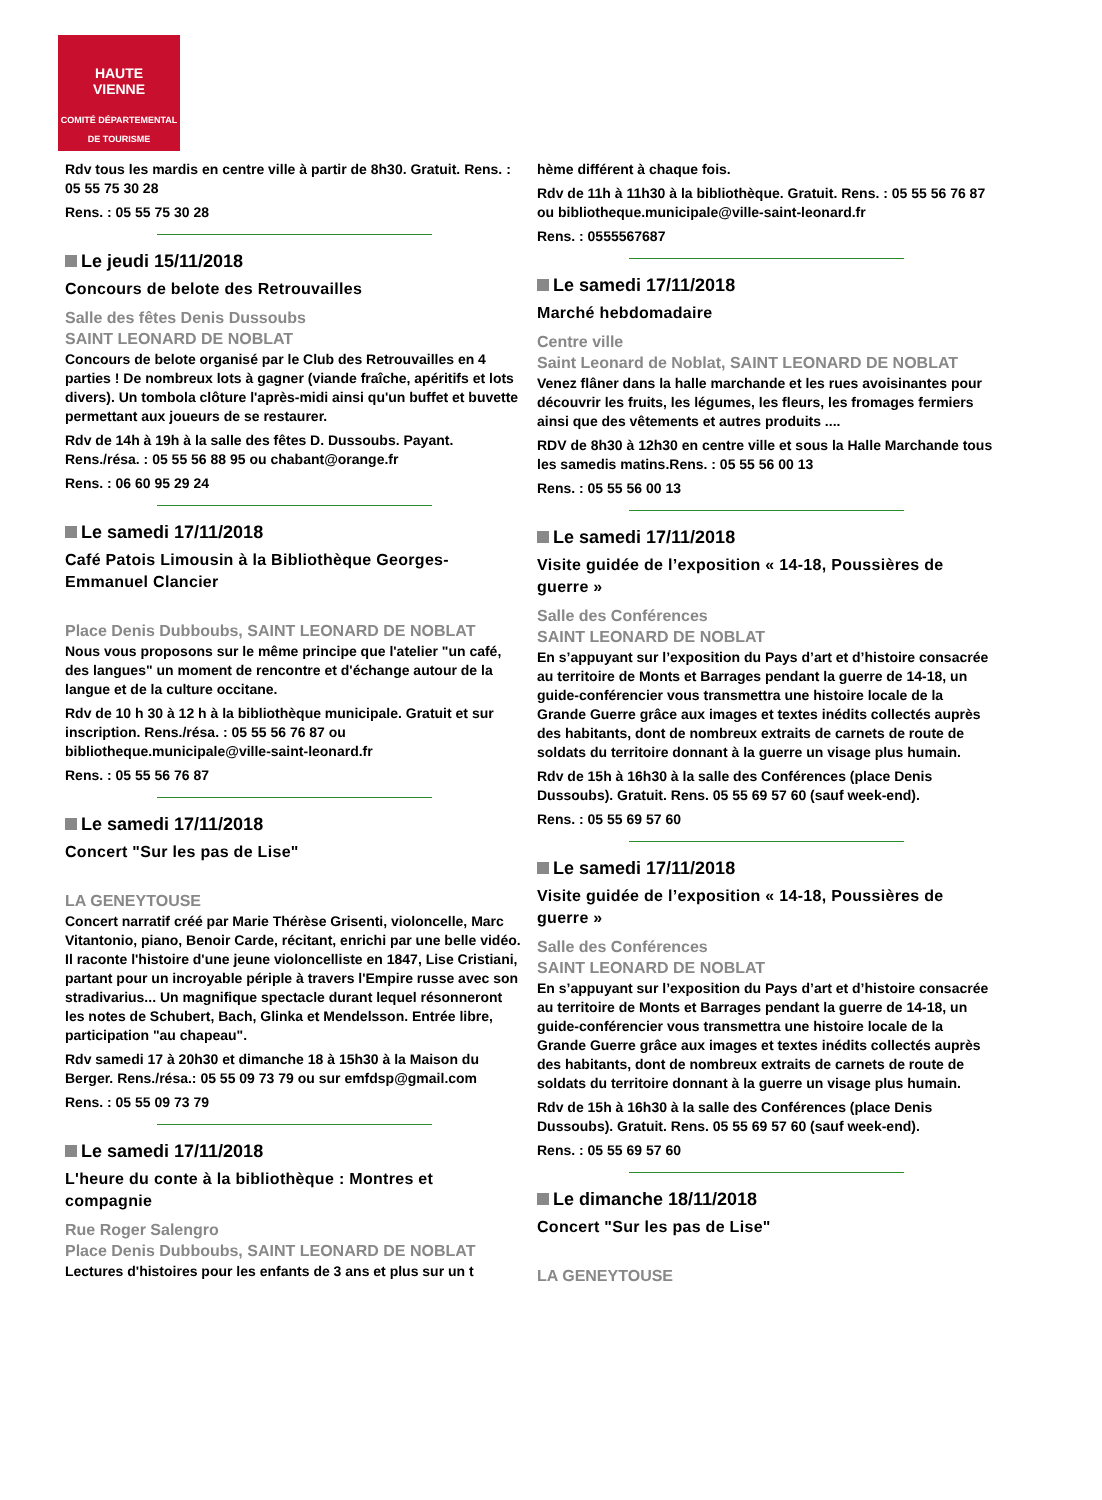HAUTE
VIENNE
COMITÉ DÉPARTEMENTAL
DE TOURISME
Rdv tous les mardis en centre ville à partir de 8h30. Gratuit. Rens. : 05 55 75 30 28
Rens. : 05 55 75 30 28
Le jeudi 15/11/2018
Concours de belote des Retrouvailles
Salle des fêtes Denis Dussoubs
SAINT LEONARD DE NOBLAT
Concours de belote organisé par le Club des Retrouvailles en 4 parties ! De nombreux lots à gagner (viande fraîche, apéritifs et lots divers). Un tombola clôture l'après-midi ainsi qu'un buffet et buvette permettant aux joueurs de se restaurer.
Rdv de 14h à 19h à la salle des fêtes D. Dussoubs. Payant. Rens./résa. : 05 55 56 88 95 ou chabant@orange.fr
Rens. : 06 60 95 29 24
Le samedi 17/11/2018
Café Patois Limousin à la Bibliothèque Georges-Emmanuel Clancier
Place Denis Dubboubs, SAINT LEONARD DE NOBLAT
Nous vous proposons sur le même principe que l'atelier "un café, des langues" un moment de rencontre et d'échange autour de la langue et de la culture occitane.
Rdv de 10 h 30 à 12 h à la bibliothèque municipale. Gratuit et sur inscription. Rens./résa. : 05 55 56 76 87 ou bibliotheque.municipale@ville-saint-leonard.fr
Rens. : 05 55 56 76 87
Le samedi 17/11/2018
Concert "Sur les pas de Lise"
LA GENEYTOUSE
Concert narratif créé par Marie Thérèse Grisenti, violoncelle, Marc Vitantonio, piano, Benoir Carde, récitant, enrichi par une belle vidéo. Il raconte l'histoire d'une jeune violoncelliste en 1847, Lise Cristiani, partant pour un incroyable périple à travers l'Empire russe avec son stradivarius... Un magnifique spectacle durant lequel résonneront les notes de Schubert, Bach, Glinka et Mendelsson. Entrée libre, participation "au chapeau".
Rdv samedi 17 à 20h30 et dimanche 18 à 15h30 à la Maison du Berger. Rens./résa.: 05 55 09 73 79 ou sur emfdsp@gmail.com
Rens. : 05 55 09 73 79
Le samedi 17/11/2018
L'heure du conte à la bibliothèque : Montres et compagnie
Rue Roger Salengro
Place Denis Dubboubs, SAINT LEONARD DE NOBLAT
Lectures d'histoires pour les enfants de 3 ans et plus sur un t
hème différent à chaque fois.
Rdv de 11h à 11h30 à la bibliothèque. Gratuit. Rens. : 05 55 56 76 87 ou bibliotheque.municipale@ville-saint-leonard.fr
Rens. : 0555567687
Le samedi 17/11/2018
Marché hebdomadaire
Centre ville
Saint Leonard de Noblat, SAINT LEONARD DE NOBLAT
Venez flâner dans la halle marchande et les rues avoisinantes pour découvrir les fruits, les légumes, les fleurs, les fromages fermiers ainsi que des vêtements et autres produits ....
RDV de 8h30 à 12h30 en centre ville et sous la Halle Marchande tous les samedis matins.Rens. : 05 55 56 00 13
Rens. : 05 55 56 00 13
Le samedi 17/11/2018
Visite guidée de l’exposition « 14-18, Poussières de guerre »
Salle des Conférences
SAINT LEONARD DE NOBLAT
En s’appuyant sur l’exposition du Pays d’art et d’histoire consacrée au territoire de Monts et Barrages pendant la guerre de 14-18, un guide-conférencier vous transmettra une histoire locale de la Grande Guerre grâce aux images et textes inédits collectés auprès des habitants, dont de nombreux extraits de carnets de route de soldats du territoire donnant à la guerre un visage plus humain.
Rdv de 15h à 16h30 à la salle des Conférences (place Denis Dussoubs). Gratuit. Rens. 05 55 69 57 60 (sauf week-end).
Rens. : 05 55 69 57 60
Le samedi 17/11/2018
Visite guidée de l’exposition « 14-18, Poussières de guerre »
Salle des Conférences
SAINT LEONARD DE NOBLAT
En s’appuyant sur l’exposition du Pays d’art et d’histoire consacrée au territoire de Monts et Barrages pendant la guerre de 14-18, un guide-conférencier vous transmettra une histoire locale de la Grande Guerre grâce aux images et textes inédits collectés auprès des habitants, dont de nombreux extraits de carnets de route de soldats du territoire donnant à la guerre un visage plus humain.
Rdv de 15h à 16h30 à la salle des Conférences (place Denis Dussoubs). Gratuit. Rens. 05 55 69 57 60 (sauf week-end).
Rens. : 05 55 69 57 60
Le dimanche 18/11/2018
Concert "Sur les pas de Lise"
LA GENEYTOUSE